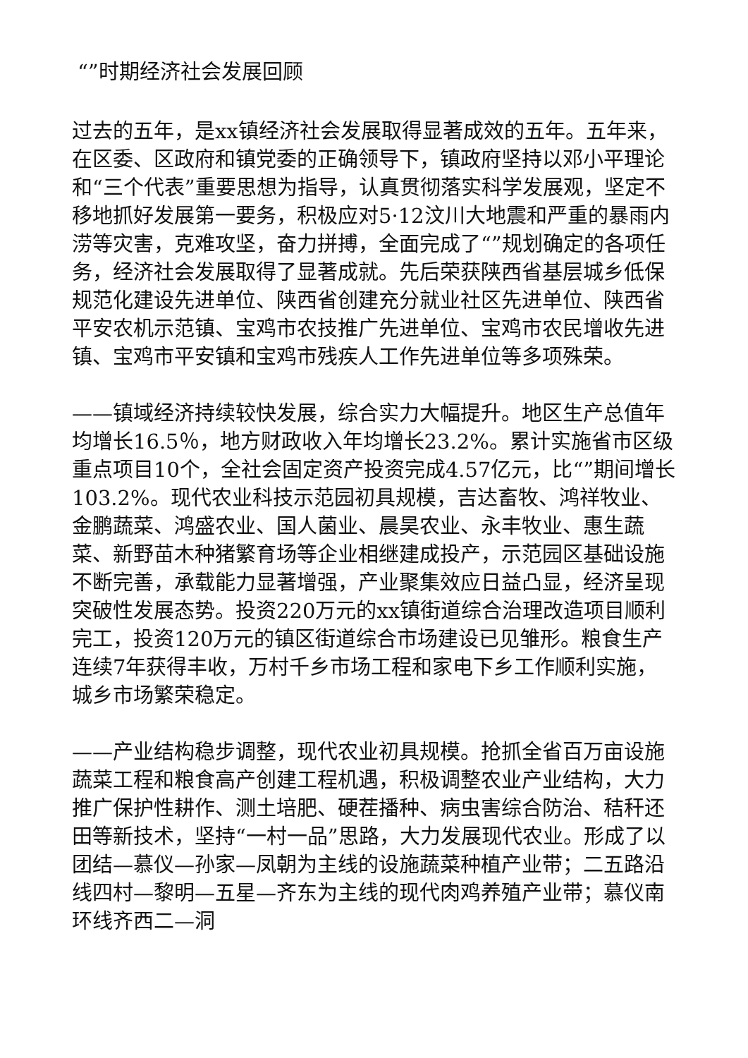“”时期经济社会发展回顾
过去的五年，是xx镇经济社会发展取得显著成效的五年。五年来，在区委、区政府和镇党委的正确领导下，镇政府坚持以邓小平理论和“三个代表”重要思想为指导，认真贯彻落实科学发展观，坚定不移地抓好发展第一要务，积极应对5·12汶川大地震和严重的暴雨内涝等灾害，克难攻坚，奋力拼搏，全面完成了“”规划确定的各项任务，经济社会发展取得了显著成就。先后荣获陕西省基层城乡低保规范化建设先进单位、陕西省创建充分就业社区先进单位、陕西省平安农机示范镇、宝鸡市农技推广先进单位、宝鸡市农民增收先进镇、宝鸡市平安镇和宝鸡市残疾人工作先进单位等多项殊荣。
——镇域经济持续较快发展，综合实力大幅提升。地区生产总值年均增长16.5％，地方财政收入年均增长23.2%。累计实施省市区级重点项目10个，全社会固定资产投资完成4.57亿元，比“”期间增长103.2%。现代农业科技示范园初具规模，吉达畜牧、鸿祥牧业、金鹏蔬菜、鸿盛农业、国人菌业、晨昊农业、永丰牧业、惠生蔬菜、新野苗木种猪繁育场等企业相继建成投产，示范园区基础设施不断完善，承载能力显著增强，产业聚集效应日益凸显，经济呈现突破性发展态势。投资220万元的xx镇街道综合治理改造项目顺利完工，投资120万元的镇区街道综合市场建设已见雏形。粮食生产连续7年获得丰收，万村千乡市场工程和家电下乡工作顺利实施，城乡市场繁荣稳定。
——产业结构稳步调整，现代农业初具规模。抢抓全省百万亩设施蔬菜工程和粮食高产创建工程机遇，积极调整农业产业结构，大力推广保护性耕作、测土培肥、硬茬播种、病虫害综合防治、秸秆还田等新技术，坚持“一村一品”思路，大力发展现代农业。形成了以团结—慕仪—孙家—凤朝为主线的设施蔬菜种植产业带；二五路沿线四村—黎明—五星—齐东为主线的现代肉鸡养殖产业带；慕仪南环线齐西二—洞